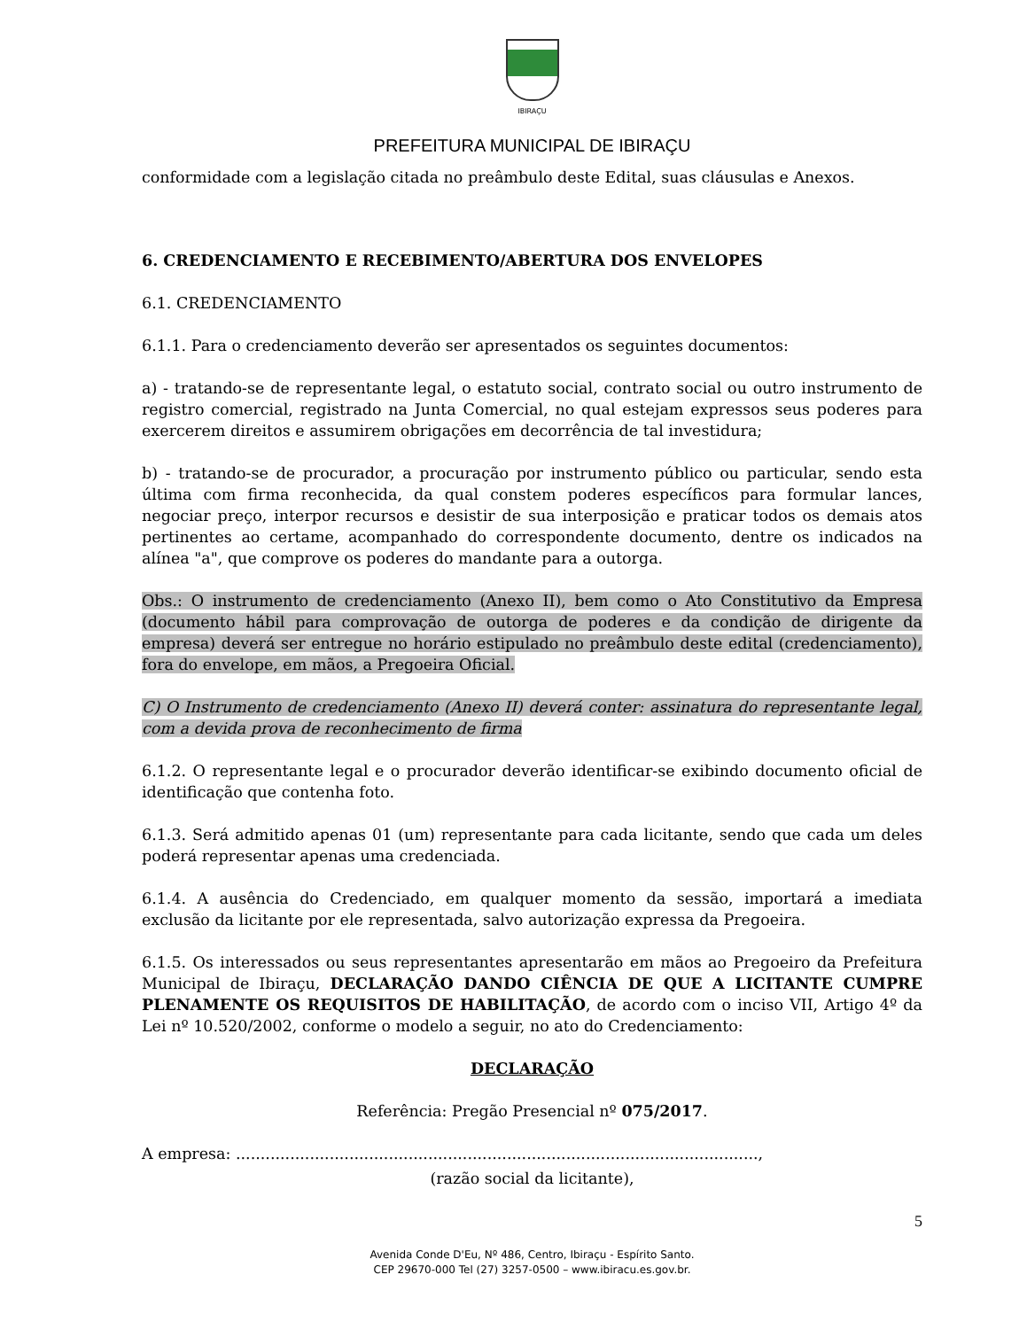IBIRAÇU
PREFEITURA MUNICIPAL DE IBIRAÇU
conformidade com a legislação citada no preâmbulo deste Edital, suas cláusulas e Anexos.
6. CREDENCIAMENTO E RECEBIMENTO/ABERTURA DOS ENVELOPES
6.1. CREDENCIAMENTO
6.1.1. Para o credenciamento deverão ser apresentados os seguintes documentos:
a) - tratando-se de representante legal, o estatuto social, contrato social ou outro instrumento de registro comercial, registrado na Junta Comercial, no qual estejam expressos seus poderes para exercerem direitos e assumirem obrigações em decorrência de tal investidura;
b) - tratando-se de procurador, a procuração por instrumento público ou particular, sendo esta última com firma reconhecida, da qual constem poderes específicos para formular lances, negociar preço, interpor recursos e desistir de sua interposição e praticar todos os demais atos pertinentes ao certame, acompanhado do correspondente documento, dentre os indicados na alínea "a", que comprove os poderes do mandante para a outorga.
Obs.: O instrumento de credenciamento (Anexo II), bem como o Ato Constitutivo da Empresa (documento hábil para comprovação de outorga de poderes e da condição de dirigente da empresa) deverá ser entregue no horário estipulado no preâmbulo deste edital (credenciamento), fora do envelope, em mãos, a Pregoeira Oficial.
C) O Instrumento de credenciamento (Anexo II) deverá conter: assinatura do representante legal, com a devida prova de reconhecimento de firma
6.1.2. O representante legal e o procurador deverão identificar-se exibindo documento oficial de identificação que contenha foto.
6.1.3. Será admitido apenas 01 (um) representante para cada licitante, sendo que cada um deles poderá representar apenas uma credenciada.
6.1.4. A ausência do Credenciado, em qualquer momento da sessão, importará a imediata exclusão da licitante por ele representada, salvo autorização expressa da Pregoeira.
6.1.5. Os interessados ou seus representantes apresentarão em mãos ao Pregoeiro da Prefeitura Municipal de Ibiraçu, DECLARAÇÃO DANDO CIÊNCIA DE QUE A LICITANTE CUMPRE PLENAMENTE OS REQUISITOS DE HABILITAÇÃO, de acordo com o inciso VII, Artigo 4º da Lei nº 10.520/2002, conforme o modelo a seguir, no ato do Credenciamento:
DECLARAÇÃO
Referência: Pregão Presencial nº 075/2017.
A empresa: ..........................................................................................................,
(razão social da licitante),
5
Avenida Conde D'Eu, Nº 486, Centro, Ibiraçu - Espírito Santo.
CEP 29670-000 Tel (27) 3257-0500 – www.ibiracu.es.gov.br.